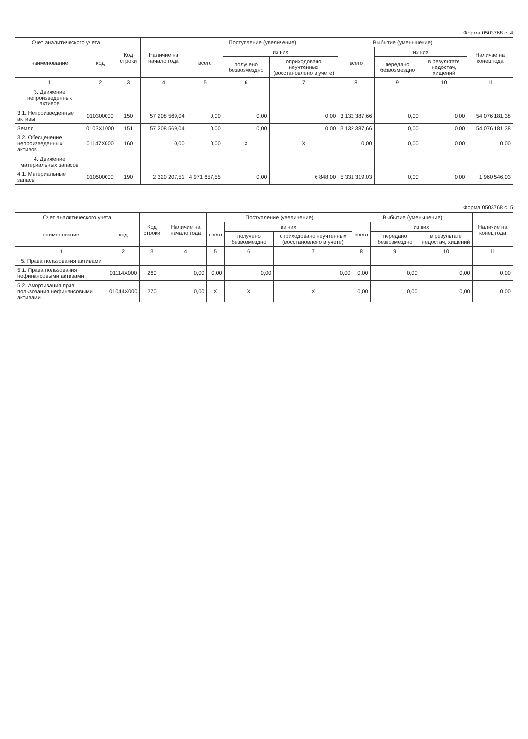Форма 0503768 с. 4
| Счет аналитического учета | | Код строки | Наличие на начало года | Поступление (увеличение) | | | Выбытие (уменьшение) | | | Наличие на конец года |
| --- | --- | --- | --- | --- | --- | --- | --- | --- | --- | --- |
| наименование | код | | | всего | из них | | всего | из них | | |
| | | | | | получено безвозмездно | оприходовано неучтенных (восстановлено в учете) | | передано безвозмездно | в результате недостач, хищений | |
| 1 | 2 | 3 | 4 | 5 | 6 | 7 | 8 | 9 | 10 | 11 |
| 3. Движение непроизведенных активов | | | | | | | | | | |
| 3.1. Непроизведенные активы | 010300000 | 150 | 57 208 569,04 | 0,00 | 0,00 | 0,00 | 3 132 387,66 | 0,00 | 0,00 | 54 076 181,38 |
| Земля | 0103X1000 | 151 | 57 208 569,04 | 0,00 | 0,00 | 0,00 | 3 132 387,66 | 0,00 | 0,00 | 54 076 181,38 |
| 3.2. Обесценение непроизведенных активов | 01147X000 | 160 | 0,00 | 0,00 | X | X | 0,00 | 0,00 | 0,00 | 0,00 |
| 4. Движение материальных запасов | | | | | | | | | | |
| 4.1. Материальные запасы | 010500000 | 190 | 2 320 207,51 | 4 971 657,55 | 0,00 | 6 848,00 | 5 331 319,03 | 0,00 | 0,00 | 1 960 546,03 |
Форма 0503768 с. 5
| Счет аналитического учета | | Код строки | Наличие на начало года | Поступление (увеличение) | | | Выбытие (уменьшение) | | | Наличие на конец года |
| --- | --- | --- | --- | --- | --- | --- | --- | --- | --- | --- |
| наименование | код | | | всего | из них | | всего | из них | | |
| | | | | | получено безвозмездно | оприходовано неучтенных (восстановлено в учете) | | передано безвозмездно | в результате недостач, хищений | |
| 1 | 2 | 3 | 4 | 5 | 6 | 7 | 8 | 9 | 10 | 11 |
| 5. Права пользования активами | | | | | | | | | | |
| 5.1. Права пользования нефинансовыми активами | 01114X000 | 260 | 0,00 | 0,00 | 0,00 | 0,00 | 0,00 | 0,00 | 0,00 | 0,00 |
| 5.2. Амортизация прав пользования нефинансовыми активами | 01044X000 | 270 | 0,00 | X | X | X | 0,00 | 0,00 | 0,00 | 0,00 |